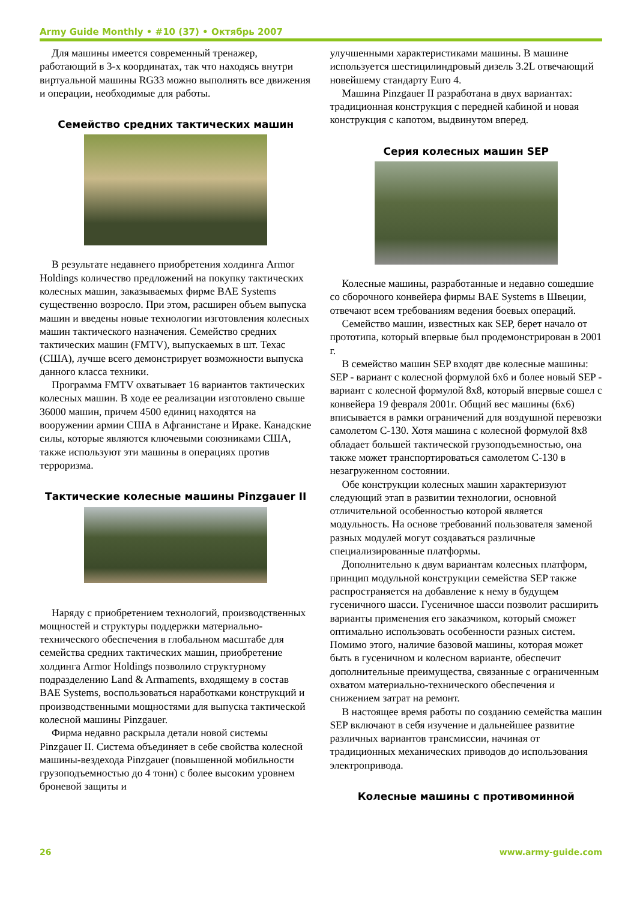Army Guide Monthly • #10 (37) • Октябрь 2007
Для машины имеется современный тренажер, работающий в 3-х координатах, так что находясь внутри виртуальной машины RG33 можно выполнять все движения и операции, необходимые для работы.
Семейство средних тактических машин
В результате недавнего приобретения холдинга Armor Holdings количество предложений на покупку тактических колесных машин, заказываемых фирме BAE Systems существенно возросло. При этом, расширен объем выпуска машин и введены новые технологии изготовления колесных машин тактического назначения. Семейство средних тактических машин (FMTV), выпускаемых в шт. Техас (США), лучше всего демонстрирует возможности выпуска данного класса техники.
Программа FMTV охватывает 16 вариантов тактических колесных машин. В ходе ее реализации изготовлено свыше 36000 машин, причем 4500 единиц находятся на вооружении армии США в Афганистане и Ираке. Канадские силы, которые являются ключевыми союзниками США, также используют эти машины в операциях против терроризма.
Тактические колесные машины Pinzgauer II
Наряду с приобретением технологий, производственных мощностей и структуры поддержки материально-технического обеспечения в глобальном масштабе для семейства средних тактических машин, приобретение холдинга Armor Holdings позволило структурному подразделению Land & Armaments, входящему в состав BAE Systems, воспользоваться наработками конструкций и производственными мощностями для выпуска тактической колесной машины Pinzgauer.
Фирма недавно раскрыла детали новой системы Pinzgauer II. Система объединяет в себе свойства колесной машины-вездехода Pinzgauer (повышенной мобильности грузоподъемностью до 4 тонн) с более высоким уровнем броневой защиты и
улучшенными характеристиками машины. В машине используется шестицилиндровый дизель 3.2L отвечающий новейшему стандарту Euro 4.
Машина Pinzgauer II разработана в двух вариантах: традиционная конструкция с передней кабиной и новая конструкция с капотом, выдвинутом вперед.
Серия колесных машин SEP
Колесные машины, разработанные и недавно сошедшие со сборочного конвейера фирмы BAE Systems в Швеции, отвечают всем требованиям ведения боевых операций.
Семейство машин, известных как SEP, берет начало от прототипа, который впервые был продемонстрирован в 2001 г.
В семейство машин SEP входят две колесные машины: SEP - вариант с колесной формулой 6x6 и более новый SEP - вариант с колесной формулой 8x8, который впервые сошел с конвейера 19 февраля 2001г. Общий вес машины (6x6) вписывается в рамки ограничений для воздушной перевозки самолетом C-130. Хотя машина с колесной формулой 8x8 обладает большей тактической грузоподъемностью, она также может транспортироваться самолетом C-130 в незагруженном состоянии.
Обе конструкции колесных машин характеризуют следующий этап в развитии технологии, основной отличительной особенностью которой является модульность. На основе требований пользователя заменой разных модулей могут создаваться различные специализированные платформы.
Дополнительно к двум вариантам колесных платформ, принцип модульной конструкции семейства SEP также распространяется на добавление к нему в будущем гусеничного шасси. Гусеничное шасси позволит расширить варианты применения его заказчиком, который сможет оптимально использовать особенности разных систем. Помимо этого, наличие базовой машины, которая может быть в гусеничном и колесном варианте, обеспечит дополнительные преимущества, связанные с ограниченным охватом материально-технического обеспечения и снижением затрат на ремонт.
В настоящее время работы по созданию семейства машин SEP включают в себя изучение и дальнейшее развитие различных вариантов трансмиссии, начиная от традиционных механических приводов до использования электропривода.
Колесные машины с противоминной
26 www.army-guide.com